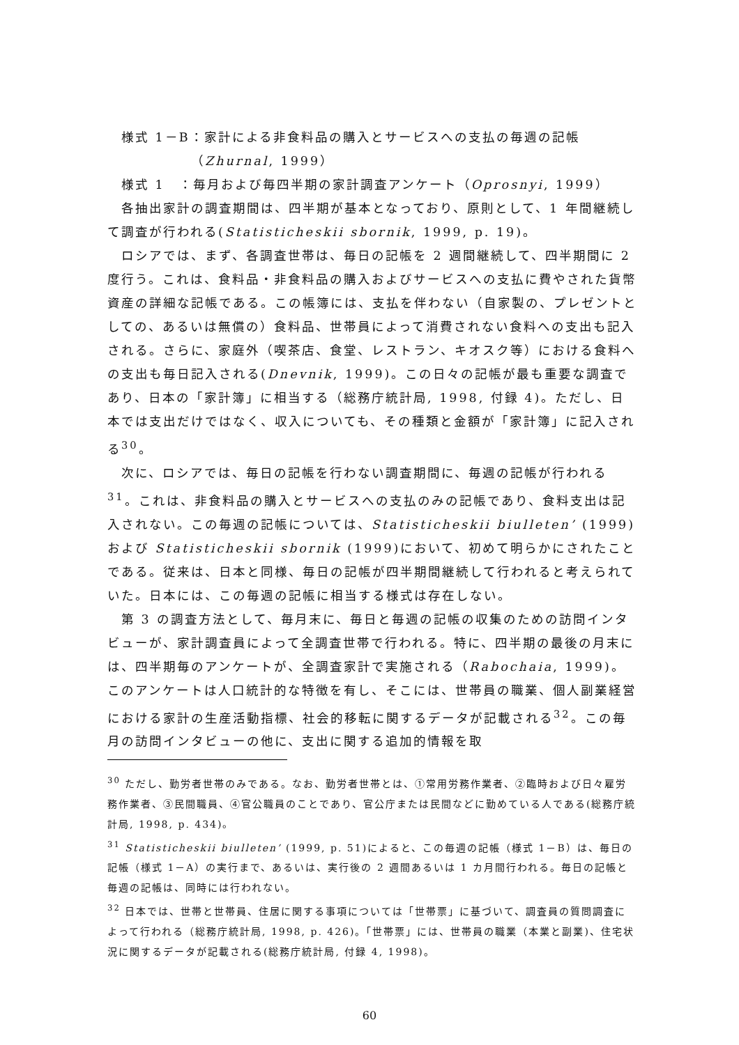様式 1－B：家計による非食料品の購入とサービスへの支払の毎週の記帳
（Zhurnal, 1999）
様式 1　：毎月および毎四半期の家計調査アンケート（Oprosnyi, 1999）
各抽出家計の調査期間は、四半期が基本となっており、原則として、1 年間継続して調査が行われる(Statisticheskii sbornik, 1999, p. 19)。
ロシアでは、まず、各調査世帯は、毎日の記帳を 2 週間継続して、四半期間に 2 度行う。これは、食料品・非食料品の購入およびサービスへの支払に費やされた貨幣資産の詳細な記帳である。この帳簿には、支払を伴わない（自家製の、プレゼントとしての、あるいは無償の）食料品、世帯員によって消費されない食料への支出も記入される。さらに、家庭外（喫茶店、食堂、レストラン、キオスク等）における食料への支出も毎日記入される(Dnevnik, 1999)。この日々の記帳が最も重要な調査であり、日本の「家計簿」に相当する（総務庁統計局, 1998, 付録 4)。ただし、日本では支出だけではなく、収入についても、その種類と金額が「家計簿」に記入される<sup>30</sup>。
次に、ロシアでは、毎日の記帳を行わない調査期間に、毎週の記帳が行われる<sup>31</sup>。これは、非食料品の購入とサービスへの支払のみの記帳であり、食料支出は記入されない。この毎週の記帳については、Statisticheskii biulleten’ (1999)および Statisticheskii sbornik (1999)において、初めて明らかにされたことである。従来は、日本と同様、毎日の記帳が四半期間継続して行われると考えられていた。日本には、この毎週の記帳に相当する様式は存在しない。
第 3 の調査方法として、毎月末に、毎日と毎週の記帳の収集のための訪問インタビューが、家計調査員によって全調査世帯で行われる。特に、四半期の最後の月末には、四半期毎のアンケートが、全調査家計で実施される（Rabochaia, 1999)。このアンケートは人口統計的な特徴を有し、そこには、世帯員の職業、個人副業経営における家計の生産活動指標、社会的移転に関するデータが記載される<sup>32</sup>。この毎月の訪問インタビューの他に、支出に関する追加的情報を取
<sup>30</sup> ただし、勤労者世帯のみである。なお、勤労者世帯とは、①常用労務作業者、②臨時および日々雇労務作業者、③民間職員、④官公職員のことであり、官公庁または民間などに勤めている人である(総務庁統計局, 1998, p. 434)。
<sup>31</sup> Statisticheskii biulleten’ (1999, p. 51)によると、この毎週の記帳（様式 1－B）は、毎日の記帳（様式 1－A）の実行まで、あるいは、実行後の 2 週間あるいは 1 カ月間行われる。毎日の記帳と毎週の記帳は、同時には行われない。
<sup>32</sup> 日本では、世帯と世帯員、住居に関する事項については「世帯票」に基づいて、調査員の質問調査によって行われる（総務庁統計局, 1998, p. 426)。「世帯票」には、世帯員の職業（本業と副業)、住宅状況に関するデータが記載される(総務庁統計局, 付録 4, 1998)。
60